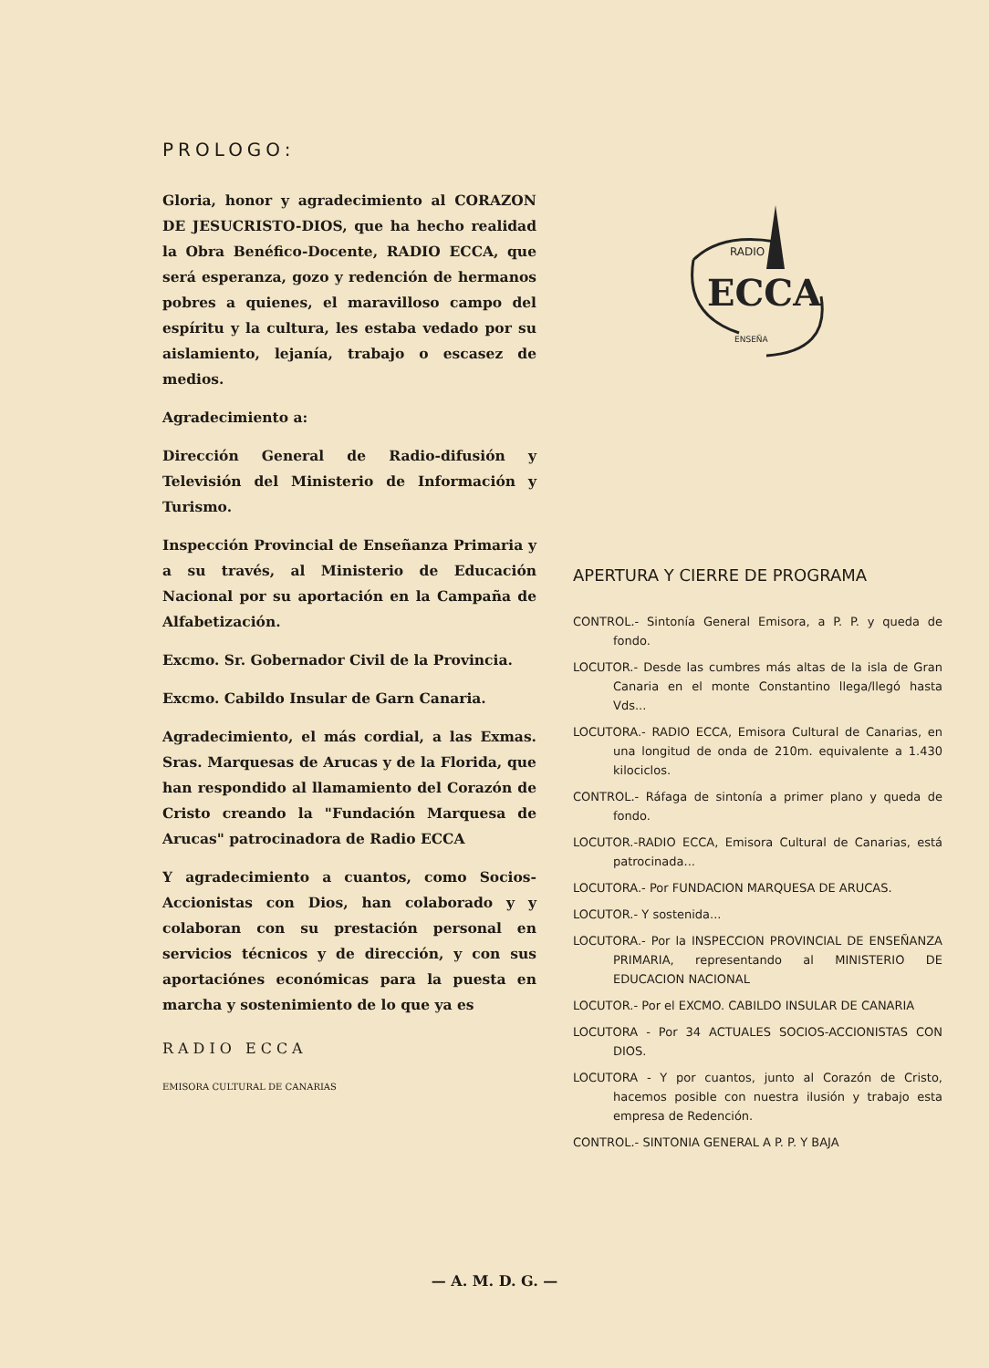PROLOGO:
Gloria, honor y agradecimiento al CORAZON DE JESUCRISTO-DIOS, que ha hecho realidad la Obra Benéfico-Docente, RADIO ECCA, que será esperanza, gozo y redención de hermanos pobres a quienes, el maravilloso campo del espíritu y la cultura, les estaba vedado por su aislamiento, lejanía, trabajo o escasez de medios.
Agradecimiento a:
Dirección General de Radio-difusión y Televisión del Ministerio de Información y Turismo.
Inspección Provincial de Enseñanza Primaria y a su través, al Ministerio de Educación Nacional por su aportación en la Campaña de Alfabetización.
Excmo. Sr. Gobernador Civil de la Provincia.
Excmo. Cabildo Insular de Garn Canaria.
Agradecimiento, el más cordial, a las Exmas. Sras. Marquesas de Arucas y de la Florida, que han respondido al llamamiento del Corazón de Cristo creando la "Fundación Marquesa de Arucas" patrocinadora de Radio ECCA
Y agradecimiento a cuantos, como Socios-Accionistas con Dios, han colaborado y y colaboran con su prestación personal en servicios técnicos y de dirección, y con sus aportaciónes económicas para la puesta en marcha y sostenimiento de lo que ya es
RADIO ECCA
EMISORA CULTURAL DE CANARIAS
ECCA
RADIO
ENSEÑA
APERTURA Y CIERRE DE PROGRAMA
CONTROL.- Sintonía General Emisora, a P. P. y queda de fondo.
LOCUTOR.- Desde las cumbres más altas de la isla de Gran Canaria en el monte Constantino llega/llegó hasta Vds...
LOCUTORA.- RADIO ECCA, Emisora Cultural de Canarias, en una longitud de onda de 210m. equivalente a 1.430 kilociclos.
CONTROL.- Ráfaga de sintonía a primer plano y queda de fondo.
LOCUTOR.-RADIO ECCA, Emisora Cultural de Canarias, está patrocinada...
LOCUTORA.- Por FUNDACION MARQUESA DE ARUCAS.
LOCUTOR.- Y sostenida...
LOCUTORA.- Por la INSPECCION PROVINCIAL DE ENSEÑANZA PRIMARIA, representando al MINISTERIO DE EDUCACION NACIONAL
LOCUTOR.- Por el EXCMO. CABILDO INSULAR DE CANARIA
LOCUTORA - Por 34 ACTUALES SOCIOS-ACCIONISTAS CON DIOS.
LOCUTORA - Y por cuantos, junto al Corazón de Cristo, hacemos posible con nuestra ilusión y trabajo esta empresa de Redención.
CONTROL.- SINTONIA GENERAL A P. P. Y BAJA
— A. M. D. G. —